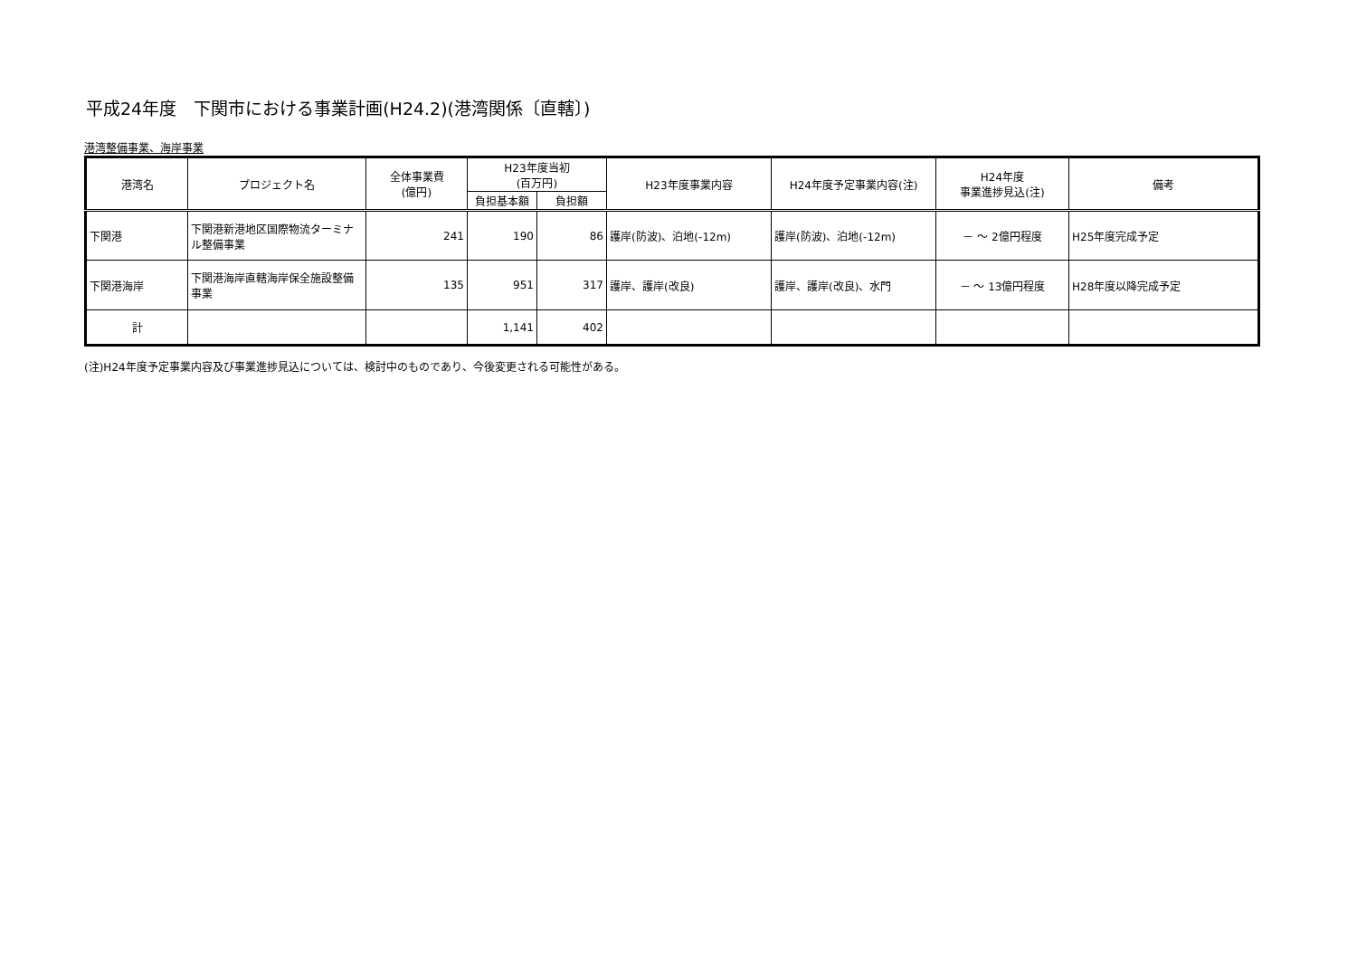平成24年度　下関市における事業計画(H24.2)(港湾関係〔直轄〕)
港湾整備事業、海岸事業
| 港湾名 | プロジェクト名 | 全体事業費 (億円) | H23年度当初 (百万円) | | H23年度事業内容 | H24年度予定事業内容(注) | H24年度 事業進捗見込(注) | 備考 |
| --- | --- | --- | --- | --- | --- | --- | --- | --- |
| | | | 負担基本額 | 負担額 | | | | |
| 下関港 | 下関港新港地区国際物流ターミナル整備事業 | 241 | 190 | 86 | 護岸(防波)、泊地(-12m) | 護岸(防波)、泊地(-12m) | － ～ 2億円程度 | H25年度完成予定 |
| 下関港海岸 | 下関港海岸直轄海岸保全施設整備事業 | 135 | 951 | 317 | 護岸、護岸(改良) | 護岸、護岸(改良)、水門 | － ～ 13億円程度 | H28年度以降完成予定 |
| 計 | | | 1,141 | 402 | | | | |
(注)H24年度予定事業内容及び事業進捗見込については、検討中のものであり、今後変更される可能性がある。